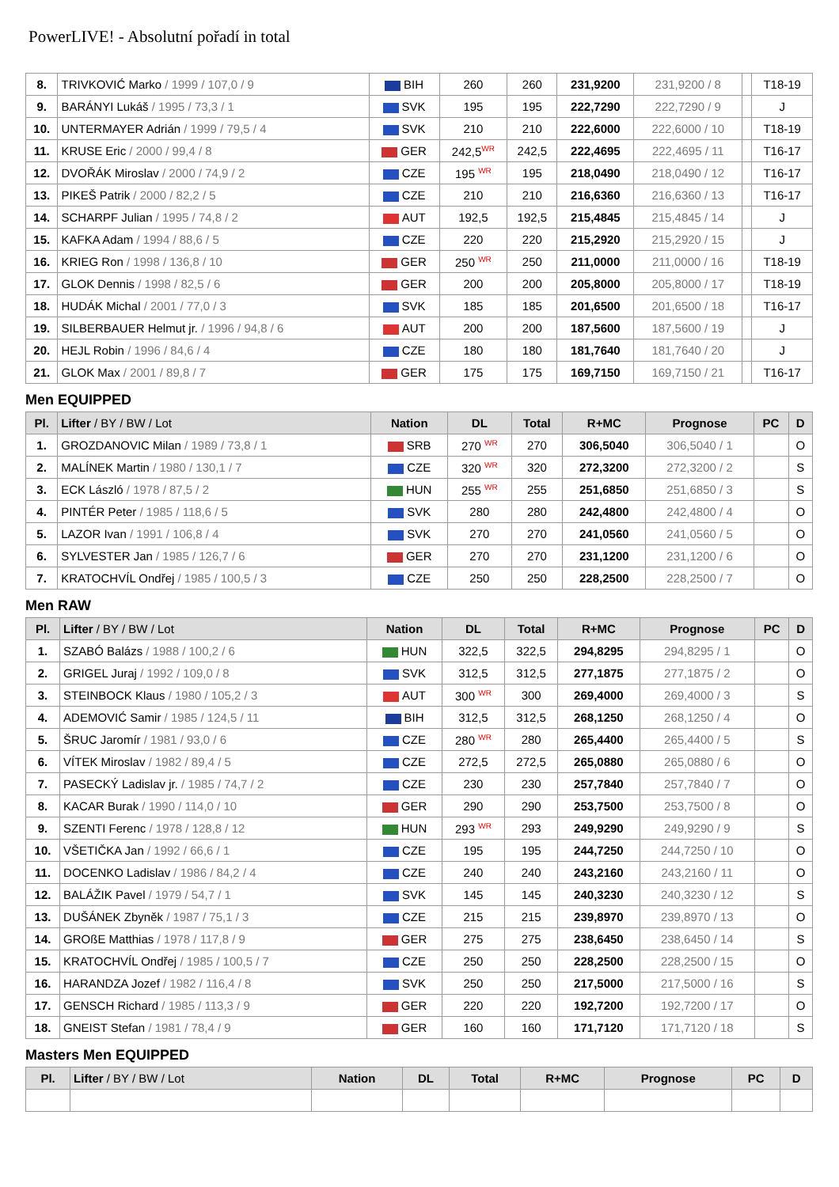PowerLIVE! - Absolutní pořadí in total
| 8. | TRIVKOVIĆ Marko / 1999 / 107,0 / 9 | BIH | 260 | 260 | 231,9200 | 231,9200 / 8 | | T18-19 |
| 9. | BARÁNYI Lukáš / 1995 / 73,3 / 1 | SVK | 195 | 195 | 222,7290 | 222,7290 / 9 | | J |
| 10. | UNTERMAYER Adrián / 1999 / 79,5 / 4 | SVK | 210 | 210 | 222,6000 | 222,6000 / 10 | | T18-19 |
| 11. | KRUSE Eric / 2000 / 99,4 / 8 | GER | 242,5<sup>WR</sup> | 242,5 | 222,4695 | 222,4695 / 11 | | T16-17 |
| 12. | DVOŘÁK Miroslav / 2000 / 74,9 / 2 | CZE | 195 <sup>WR</sup> | 195 | 218,0490 | 218,0490 / 12 | | T16-17 |
| 13. | PIKEŠ Patrik / 2000 / 82,2 / 5 | CZE | 210 | 210 | 216,6360 | 216,6360 / 13 | | T16-17 |
| 14. | SCHARPF Julian / 1995 / 74,8 / 2 | AUT | 192,5 | 192,5 | 215,4845 | 215,4845 / 14 | | J |
| 15. | KAFKA Adam / 1994 / 88,6 / 5 | CZE | 220 | 220 | 215,2920 | 215,2920 / 15 | | J |
| 16. | KRIEG Ron / 1998 / 136,8 / 10 | GER | 250 <sup>WR</sup> | 250 | 211,0000 | 211,0000 / 16 | | T18-19 |
| 17. | GLOK Dennis / 1998 / 82,5 / 6 | GER | 200 | 200 | 205,8000 | 205,8000 / 17 | | T18-19 |
| 18. | HUDÁK Michal / 2001 / 77,0 / 3 | SVK | 185 | 185 | 201,6500 | 201,6500 / 18 | | T16-17 |
| 19. | SILBERBAUER Helmut jr. / 1996 / 94,8 / 6 | AUT | 200 | 200 | 187,5600 | 187,5600 / 19 | | J |
| 20. | HEJL Robin / 1996 / 84,6 / 4 | CZE | 180 | 180 | 181,7640 | 181,7640 / 20 | | J |
| 21. | GLOK Max / 2001 / 89,8 / 7 | GER | 175 | 175 | 169,7150 | 169,7150 / 21 | | T16-17 |
Men EQUIPPED
| Pl. | Lifter / BY / BW / Lot | Nation | DL | Total | R+MC | Prognose | PC | D |
| --- | --- | --- | --- | --- | --- | --- | --- | --- |
| 1. | GROZDANOVIC Milan / 1989 / 73,8 / 1 | SRB | 270 <sup>WR</sup> | 270 | 306,5040 | 306,5040 / 1 | | O |
| 2. | MALÍNEK Martin / 1980 / 130,1 / 7 | CZE | 320 <sup>WR</sup> | 320 | 272,3200 | 272,3200 / 2 | | S |
| 3. | ECK László / 1978 / 87,5 / 2 | HUN | 255 <sup>WR</sup> | 255 | 251,6850 | 251,6850 / 3 | | S |
| 4. | PINTÉR Peter / 1985 / 118,6 / 5 | SVK | 280 | 280 | 242,4800 | 242,4800 / 4 | | O |
| 5. | LAZOR Ivan / 1991 / 106,8 / 4 | SVK | 270 | 270 | 241,0560 | 241,0560 / 5 | | O |
| 6. | SYLVESTER Jan / 1985 / 126,7 / 6 | GER | 270 | 270 | 231,1200 | 231,1200 / 6 | | O |
| 7. | KRATOCHVÍL Ondřej / 1985 / 100,5 / 3 | CZE | 250 | 250 | 228,2500 | 228,2500 / 7 | | O |
Men RAW
| Pl. | Lifter / BY / BW / Lot | Nation | DL | Total | R+MC | Prognose | PC | D |
| --- | --- | --- | --- | --- | --- | --- | --- | --- |
| 1. | SZABÓ Balázs / 1988 / 100,2 / 6 | HUN | 322,5 | 322,5 | 294,8295 | 294,8295 / 1 | | O |
| 2. | GRIGEL Juraj / 1992 / 109,0 / 8 | SVK | 312,5 | 312,5 | 277,1875 | 277,1875 / 2 | | O |
| 3. | STEINBOCK Klaus / 1980 / 105,2 / 3 | AUT | 300 <sup>WR</sup> | 300 | 269,4000 | 269,4000 / 3 | | S |
| 4. | ADEMOVIĆ Samir / 1985 / 124,5 / 11 | BIH | 312,5 | 312,5 | 268,1250 | 268,1250 / 4 | | O |
| 5. | ŠRUC Jaromír / 1981 / 93,0 / 6 | CZE | 280 <sup>WR</sup> | 280 | 265,4400 | 265,4400 / 5 | | S |
| 6. | VÍTEK Miroslav / 1982 / 89,4 / 5 | CZE | 272,5 | 272,5 | 265,0880 | 265,0880 / 6 | | O |
| 7. | PASECKÝ Ladislav jr. / 1985 / 74,7 / 2 | CZE | 230 | 230 | 257,7840 | 257,7840 / 7 | | O |
| 8. | KACAR Burak / 1990 / 114,0 / 10 | GER | 290 | 290 | 253,7500 | 253,7500 / 8 | | O |
| 9. | SZENTI Ferenc / 1978 / 128,8 / 12 | HUN | 293 <sup>WR</sup> | 293 | 249,9290 | 249,9290 / 9 | | S |
| 10. | VŠETIČKA Jan / 1992 / 66,6 / 1 | CZE | 195 | 195 | 244,7250 | 244,7250 / 10 | | O |
| 11. | DOCENKO Ladislav / 1986 / 84,2 / 4 | CZE | 240 | 240 | 243,2160 | 243,2160 / 11 | | O |
| 12. | BALÁŽIK Pavel / 1979 / 54,7 / 1 | SVK | 145 | 145 | 240,3230 | 240,3230 / 12 | | S |
| 13. | DUŠÁNEK Zbyněk / 1987 / 75,1 / 3 | CZE | 215 | 215 | 239,8970 | 239,8970 / 13 | | O |
| 14. | GROßE Matthias / 1978 / 117,8 / 9 | GER | 275 | 275 | 238,6450 | 238,6450 / 14 | | S |
| 15. | KRATOCHVÍL Ondřej / 1985 / 100,5 / 7 | CZE | 250 | 250 | 228,2500 | 228,2500 / 15 | | O |
| 16. | HARANDZA Jozef / 1982 / 116,4 / 8 | SVK | 250 | 250 | 217,5000 | 217,5000 / 16 | | S |
| 17. | GENSCH Richard / 1985 / 113,3 / 9 | GER | 220 | 220 | 192,7200 | 192,7200 / 17 | | O |
| 18. | GNEIST Stefan / 1981 / 78,4 / 9 | GER | 160 | 160 | 171,7120 | 171,7120 / 18 | | S |
Masters Men EQUIPPED
| Pl. | Lifter / BY / BW / Lot | Nation | DL | Total | R+MC | Prognose | PC | D |
| --- | --- | --- | --- | --- | --- | --- | --- | --- |